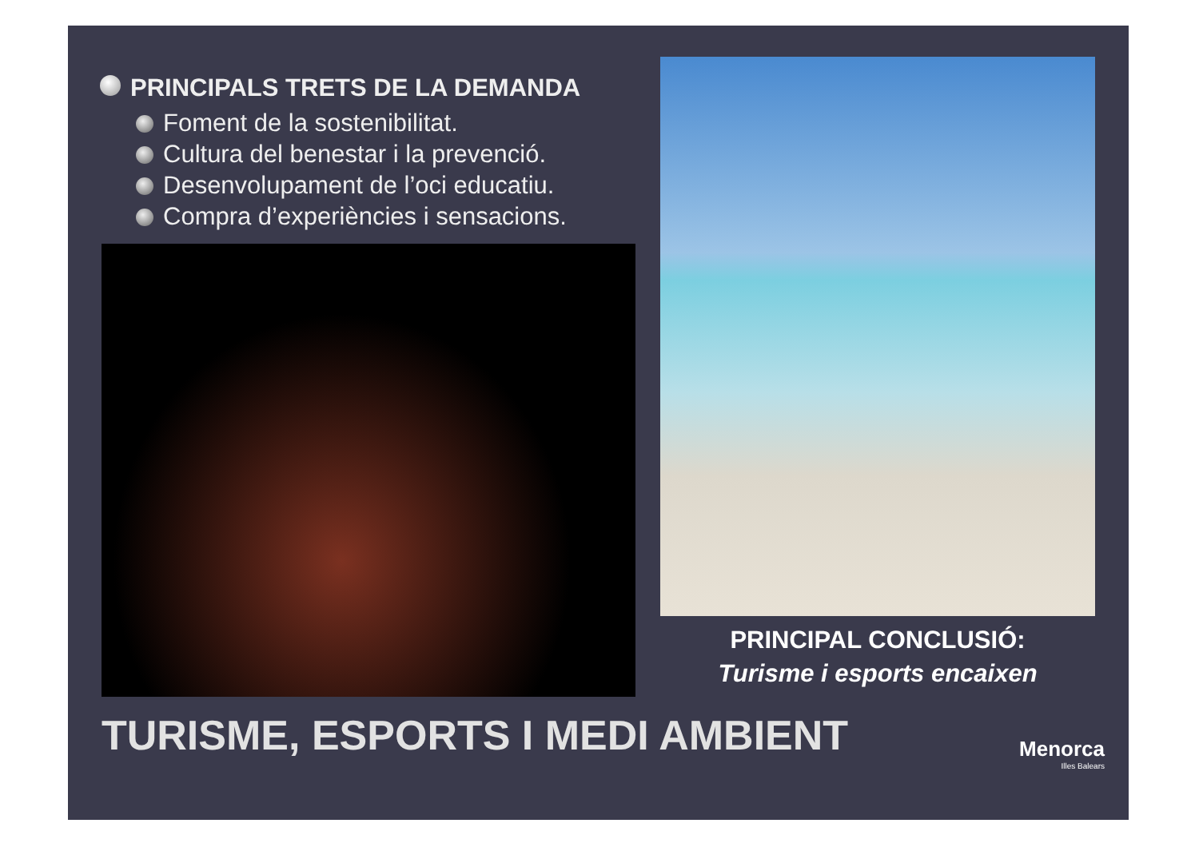PRINCIPALS TRETS DE LA DEMANDA
Foment de la sostenibilitat.
Cultura del benestar i la prevenció.
Desenvolupament de l’oci educatiu.
Compra d’experiències i sensacions.
PRINCIPAL CONCLUSIÓ:
Turisme i esports encaixen
TURISME, ESPORTS I MEDI AMBIENT
Menorca
Illes Balears